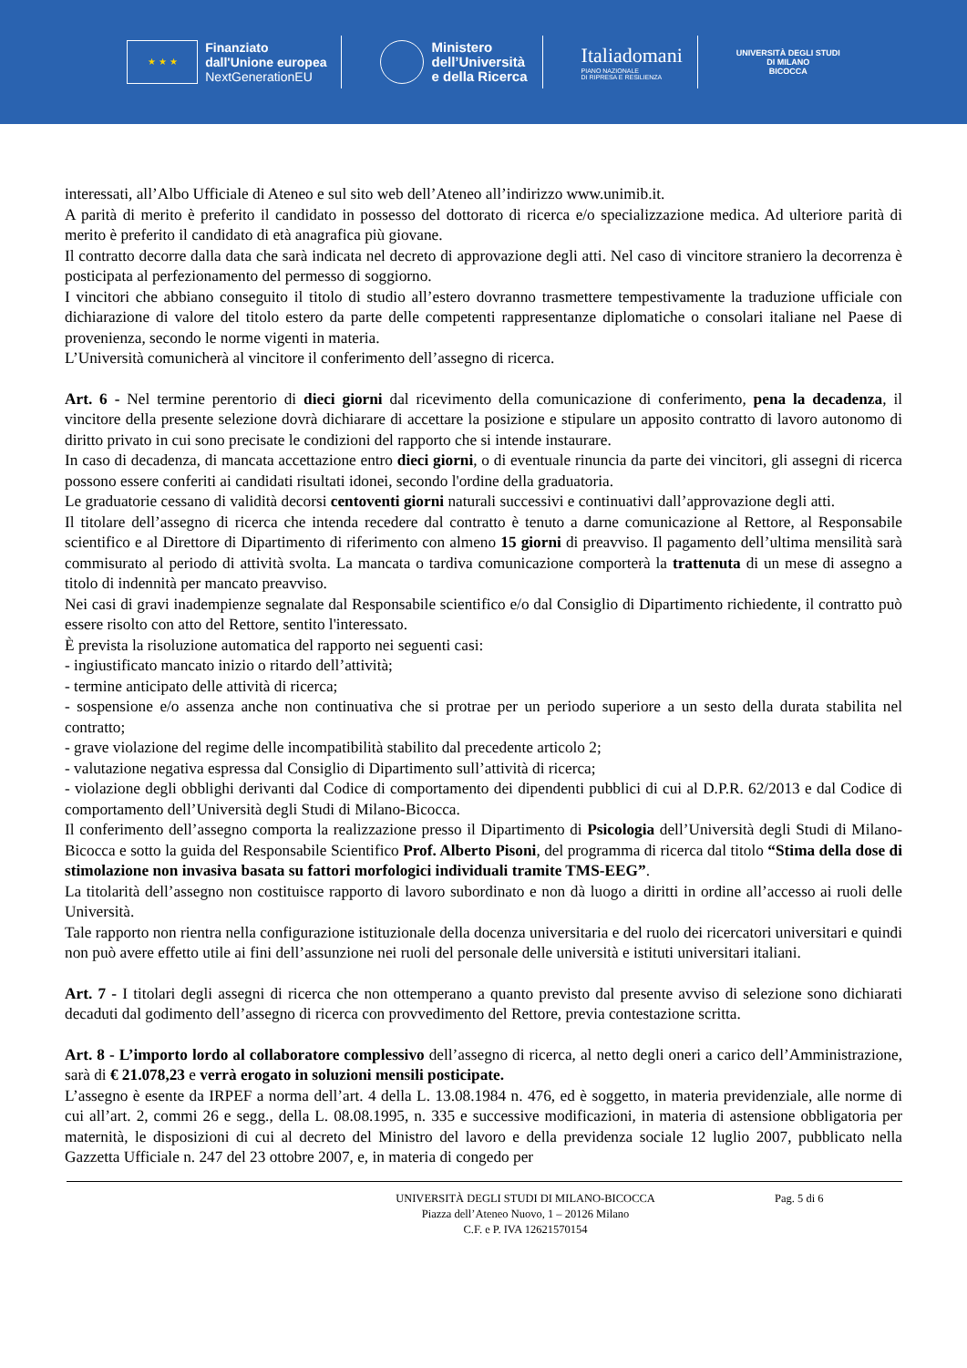★ ★ ★
Finanziato
dall'Unione europea
NextGenerationEU
Ministero
dell’Università
e della Ricerca
Italiadomani
PIANO NAZIONALE
DI RIPRESA E RESILIENZA
UNIVERSITÀ DEGLI STUDI
DI MILANO
BICOCCA
interessati, all’Albo Ufficiale di Ateneo e sul sito web dell’Ateneo all’indirizzo www.unimib.it.
A parità di merito è preferito il candidato in possesso del dottorato di ricerca e/o specializzazione medica. Ad ulteriore parità di merito è preferito il candidato di età anagrafica più giovane.
Il contratto decorre dalla data che sarà indicata nel decreto di approvazione degli atti. Nel caso di vincitore straniero la decorrenza è posticipata al perfezionamento del permesso di soggiorno.
I vincitori che abbiano conseguito il titolo di studio all’estero dovranno trasmettere tempestivamente la traduzione ufficiale con dichiarazione di valore del titolo estero da parte delle competenti rappresentanze diplomatiche o consolari italiane nel Paese di provenienza, secondo le norme vigenti in materia.
L’Università comunicherà al vincitore il conferimento dell’assegno di ricerca.
Art. 6 - Nel termine perentorio di dieci giorni dal ricevimento della comunicazione di conferimento, pena la decadenza, il vincitore della presente selezione dovrà dichiarare di accettare la posizione e stipulare un apposito contratto di lavoro autonomo di diritto privato in cui sono precisate le condizioni del rapporto che si intende instaurare.
In caso di decadenza, di mancata accettazione entro dieci giorni, o di eventuale rinuncia da parte dei vincitori, gli assegni di ricerca possono essere conferiti ai candidati risultati idonei, secondo l'ordine della graduatoria.
Le graduatorie cessano di validità decorsi centoventi giorni naturali successivi e continuativi dall’approvazione degli atti.
Il titolare dell’assegno di ricerca che intenda recedere dal contratto è tenuto a darne comunicazione al Rettore, al Responsabile scientifico e al Direttore di Dipartimento di riferimento con almeno 15 giorni di preavviso. Il pagamento dell’ultima mensilità sarà commisurato al periodo di attività svolta. La mancata o tardiva comunicazione comporterà la trattenuta di un mese di assegno a titolo di indennità per mancato preavviso.
Nei casi di gravi inadempienze segnalate dal Responsabile scientifico e/o dal Consiglio di Dipartimento richiedente, il contratto può essere risolto con atto del Rettore, sentito l'interessato.
È prevista la risoluzione automatica del rapporto nei seguenti casi:
- ingiustificato mancato inizio o ritardo dell’attività;
- termine anticipato delle attività di ricerca;
- sospensione e/o assenza anche non continuativa che si protrae per un periodo superiore a un sesto della durata stabilita nel contratto;
- grave violazione del regime delle incompatibilità stabilito dal precedente articolo 2;
- valutazione negativa espressa dal Consiglio di Dipartimento sull’attività di ricerca;
- violazione degli obblighi derivanti dal Codice di comportamento dei dipendenti pubblici di cui al D.P.R. 62/2013 e dal Codice di comportamento dell’Università degli Studi di Milano-Bicocca.
Il conferimento dell’assegno comporta la realizzazione presso il Dipartimento di Psicologia dell’Università degli Studi di Milano-Bicocca e sotto la guida del Responsabile Scientifico Prof. Alberto Pisoni, del programma di ricerca dal titolo “Stima della dose di stimolazione non invasiva basata su fattori morfologici individuali tramite TMS-EEG”.
La titolarità dell’assegno non costituisce rapporto di lavoro subordinato e non dà luogo a diritti in ordine all’accesso ai ruoli delle Università.
Tale rapporto non rientra nella configurazione istituzionale della docenza universitaria e del ruolo dei ricercatori universitari e quindi non può avere effetto utile ai fini dell’assunzione nei ruoli del personale delle università e istituti universitari italiani.
Art. 7 - I titolari degli assegni di ricerca che non ottemperano a quanto previsto dal presente avviso di selezione sono dichiarati decaduti dal godimento dell’assegno di ricerca con provvedimento del Rettore, previa contestazione scritta.
Art. 8 - L’importo lordo al collaboratore complessivo dell’assegno di ricerca, al netto degli oneri a carico dell’Amministrazione, sarà di € 21.078,23 e verrà erogato in soluzioni mensili posticipate.
L’assegno è esente da IRPEF a norma dell’art. 4 della L. 13.08.1984 n. 476, ed è soggetto, in materia previdenziale, alle norme di cui all’art. 2, commi 26 e segg., della L. 08.08.1995, n. 335 e successive modificazioni, in materia di astensione obbligatoria per maternità, le disposizioni di cui al decreto del Ministro del lavoro e della previdenza sociale 12 luglio 2007, pubblicato nella Gazzetta Ufficiale n. 247 del 23 ottobre 2007, e, in materia di congedo per
UNIVERSITÀ DEGLI STUDI DI MILANO-BICOCCA
Piazza dell’Ateneo Nuovo, 1 – 20126 Milano
C.F. e P. IVA 12621570154
Pag. 5 di 6